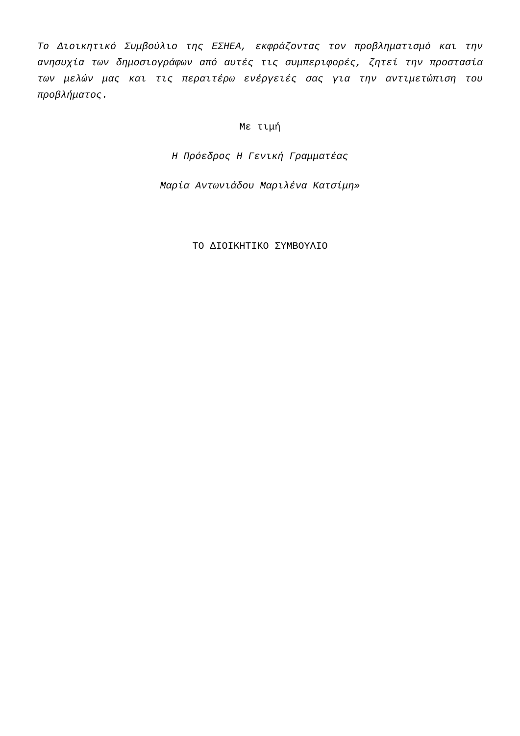Το Διοικητικό Συμβούλιο της ΕΣΗΕΑ, εκφράζοντας τον προβληματισμό και την ανησυχία των δημοσιογράφων από αυτές τις συμπεριφορές, ζητεί την προστασία των μελών μας και τις περαιτέρω ενέργειές σας για την αντιμετώπιση του προβλήματος.
Με τιμή
Η Πρόεδρος Η Γενική Γραμματέας
Μαρία Αντωνιάδου Μαριλένα Κατσίμη»
ΤΟ ΔΙΟΙΚΗΤΙΚΟ ΣΥΜΒΟΥΛΙΟ